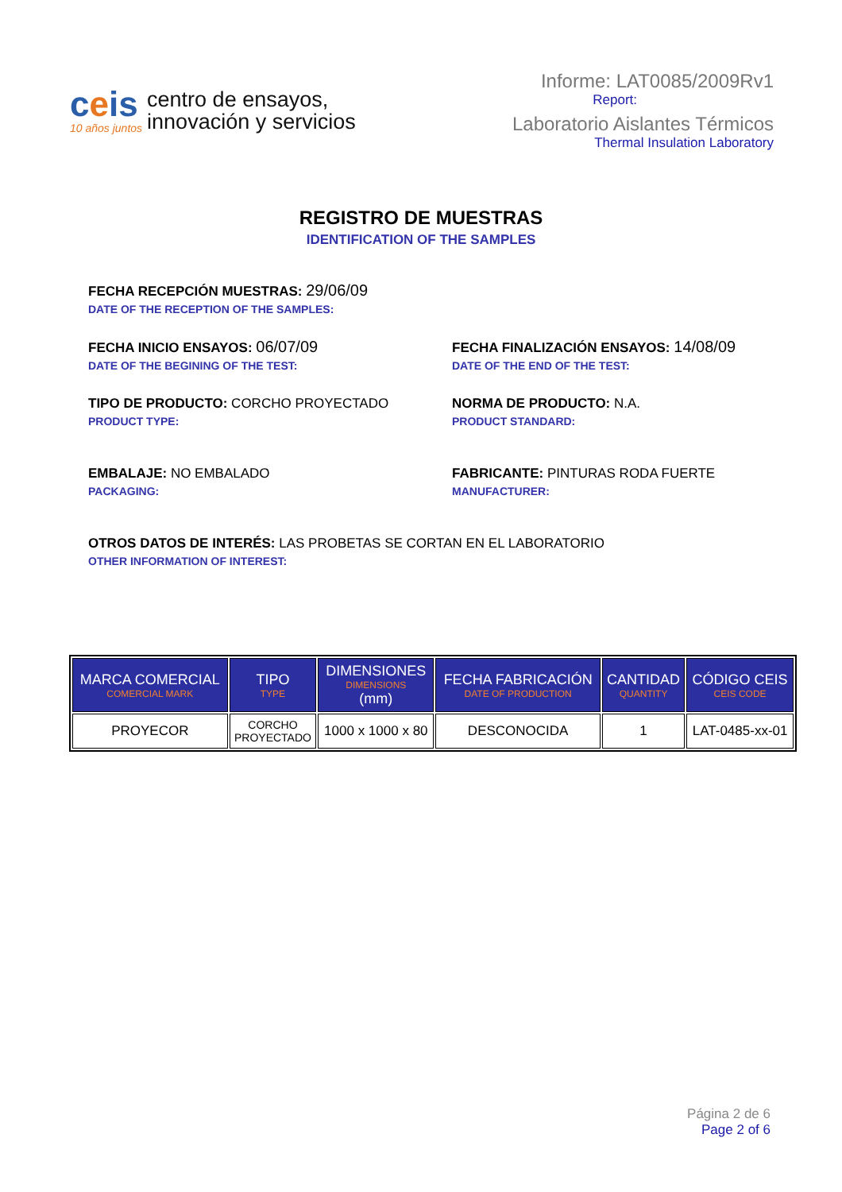ceis
10 años juntos
centro de ensayos,
innovación y servicios
Informe: LAT0085/2009Rv1
Report:
Laboratorio Aislantes Térmicos
Thermal Insulation Laboratory
REGISTRO DE MUESTRAS
IDENTIFICATION OF THE SAMPLES
FECHA RECEPCIÓN MUESTRAS: 29/06/09
DATE OF THE RECEPTION OF THE SAMPLES:
FECHA INICIO ENSAYOS: 06/07/09
DATE OF THE BEGINING OF THE TEST:
FECHA FINALIZACIÓN ENSAYOS: 14/08/09
DATE OF THE END OF THE TEST:
TIPO DE PRODUCTO: CORCHO PROYECTADO
PRODUCT TYPE:
NORMA DE PRODUCTO: N.A.
PRODUCT STANDARD:
EMBALAJE: NO EMBALADO
PACKAGING:
FABRICANTE: PINTURAS RODA FUERTE
MANUFACTURER:
OTROS DATOS DE INTERÉS: LAS PROBETAS SE CORTAN EN EL LABORATORIO
OTHER INFORMATION OF INTEREST:
| MARCA COMERCIAL COMERCIAL MARK | TIPO TYPE | DIMENSIONES DIMENSIONS (mm) | FECHA FABRICACIÓN DATE OF PRODUCTION | CANTIDAD QUANTITY | CÓDIGO CEIS CEIS CODE |
| --- | --- | --- | --- | --- | --- |
| PROYECOR | CORCHO PROYECTADO | 1000 x 1000 x 80 | DESCONOCIDA | 1 | LAT-0485-xx-01 |
Página 2 de 6
Page 2 of 6